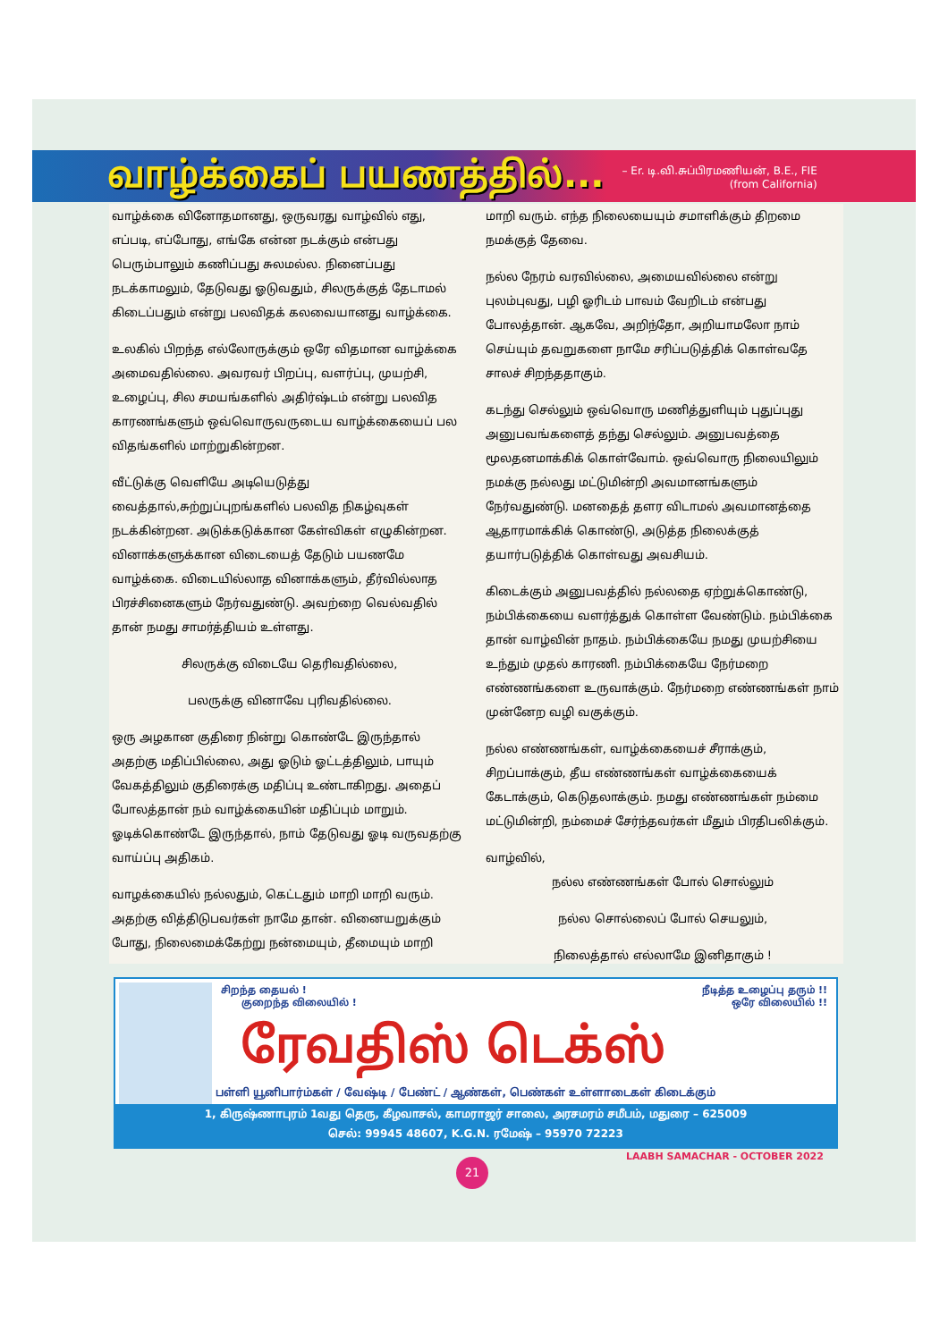வாழ்க்கைப் பயணத்தில்...
– Er. டி.வி.சுப்பிரமணியன், B.E., FIE
(from California)
வாழ்க்கை வினோதமானது, ஒருவரது வாழ்வில் எது, எப்படி, எப்போது, எங்கே என்ன நடக்கும் என்பது பெரும்பாலும் கணிப்பது சுலமல்ல. நினைப்பது நடக்காமலும், தேடுவது ஓடுவதும், சிலருக்குத் தேடாமல் கிடைப்பதும் என்று பலவிதக் கலவையானது வாழ்க்கை.
உலகில் பிறந்த எல்லோருக்கும் ஒரே விதமான வாழ்க்கை அமைவதில்லை. அவரவர் பிறப்பு, வளர்ப்பு, முயற்சி, உழைப்பு, சில சமயங்களில் அதிர்ஷ்டம் என்று பலவித காரணங்களும் ஒவ்வொருவருடைய வாழ்க்கையைப் பல விதங்களில் மாற்றுகின்றன.
வீட்டுக்கு வெளியே அடியெடுத்து வைத்தால்,சுற்றுப்புறங்களில் பலவித நிகழ்வுகள் நடக்கின்றன. அடுக்கடுக்கான கேள்விகள் எழுகின்றன. வினாக்களுக்கான விடையைத் தேடும் பயணமே வாழ்க்கை. விடையில்லாத வினாக்களும், தீர்வில்லாத பிரச்சினைகளும் நேர்வதுண்டு. அவற்றை வெல்வதில் தான் நமது சாமர்த்தியம் உள்ளது.
சிலருக்கு விடையே தெரிவதில்லை,
பலருக்கு வினாவே புரிவதில்லை.
ஒரு அழகான குதிரை நின்று கொண்டே இருந்தால் அதற்கு மதிப்பில்லை, அது ஓடும் ஓட்டத்திலும், பாயும் வேகத்திலும் குதிரைக்கு மதிப்பு உண்டாகிறது. அதைப் போலத்தான் நம் வாழ்க்கையின் மதிப்பும் மாறும். ஓடிக்கொண்டே இருந்தால், நாம் தேடுவது ஓடி வருவதற்கு வாய்ப்பு அதிகம்.
வாழக்கையில் நல்லதும், கெட்டதும் மாறி மாறி வரும். அதற்கு வித்திடுபவர்கள் நாமே தான். வினையறுக்கும் போது, நிலைமைக்கேற்று நன்மையும், தீமையும் மாறி
மாறி வரும். எந்த நிலையையும் சமாளிக்கும் திறமை நமக்குத் தேவை.
நல்ல நேரம் வரவில்லை, அமையவில்லை என்று புலம்புவது, பழி ஓரிடம் பாவம் வேறிடம் என்பது போலத்தான். ஆகவே, அறிந்தோ, அறியாமலோ நாம் செய்யும் தவறுகளை நாமே சரிப்படுத்திக் கொள்வதே சாலச் சிறந்ததாகும்.
கடந்து செல்லும் ஒவ்வொரு மணித்துளியும் புதுப்புது அனுபவங்களைத் தந்து செல்லும். அனுபவத்தை மூலதனமாக்கிக் கொள்வோம். ஒவ்வொரு நிலையிலும் நமக்கு நல்லது மட்டுமின்றி அவமானங்களும் நேர்வதுண்டு. மனதைத் தளர விடாமல் அவமானத்தை ஆதாரமாக்கிக் கொண்டு, அடுத்த நிலைக்குத் தயார்படுத்திக் கொள்வது அவசியம்.
கிடைக்கும் அனுபவத்தில் நல்லதை ஏற்றுக்கொண்டு, நம்பிக்கையை வளர்த்துக் கொள்ள வேண்டும். நம்பிக்கை தான் வாழ்வின் நாதம். நம்பிக்கையே நமது முயற்சியை உந்தும் முதல் காரணி. நம்பிக்கையே நேர்மறை எண்ணங்களை உருவாக்கும். நேர்மறை எண்ணங்கள் நாம் முன்னேற வழி வகுக்கும்.
நல்ல எண்ணங்கள், வாழ்க்கையைச் சீராக்கும், சிறப்பாக்கும், தீய எண்ணங்கள் வாழ்க்கையைக் கேடாக்கும், கெடுதலாக்கும். நமது எண்ணங்கள் நம்மை மட்டுமின்றி, நம்மைச் சேர்ந்தவர்கள் மீதும் பிரதிபலிக்கும்.
வாழ்வில்,
நல்ல எண்ணங்கள் போல் சொல்லும்
நல்ல சொல்லைப் போல் செயலும்,
நிலைத்தால் எல்லாமே இனிதாகும் !
சிறந்த தையல் !
குறைந்த விலையில் !
நீடித்த உழைப்பு தரும் !!
ஒரே விலையில் !!
ரேவதிஸ் டெக்ஸ்
பள்ளி யூனிபார்ம்கள் / வேஷ்டி / பேண்ட் / ஆண்கள், பெண்கள் உள்ளாடைகள் கிடைக்கும்
1, கிருஷ்ணாபுரம் 1வது தெரு, கீழவாசல், காமராஜர் சாலை, அரசமரம் சமீபம், மதுரை – 625009
செல்: 99945 48607, K.G.N. ரமேஷ் – 95970 72223
LAABH SAMACHAR - OCTOBER 2022
21